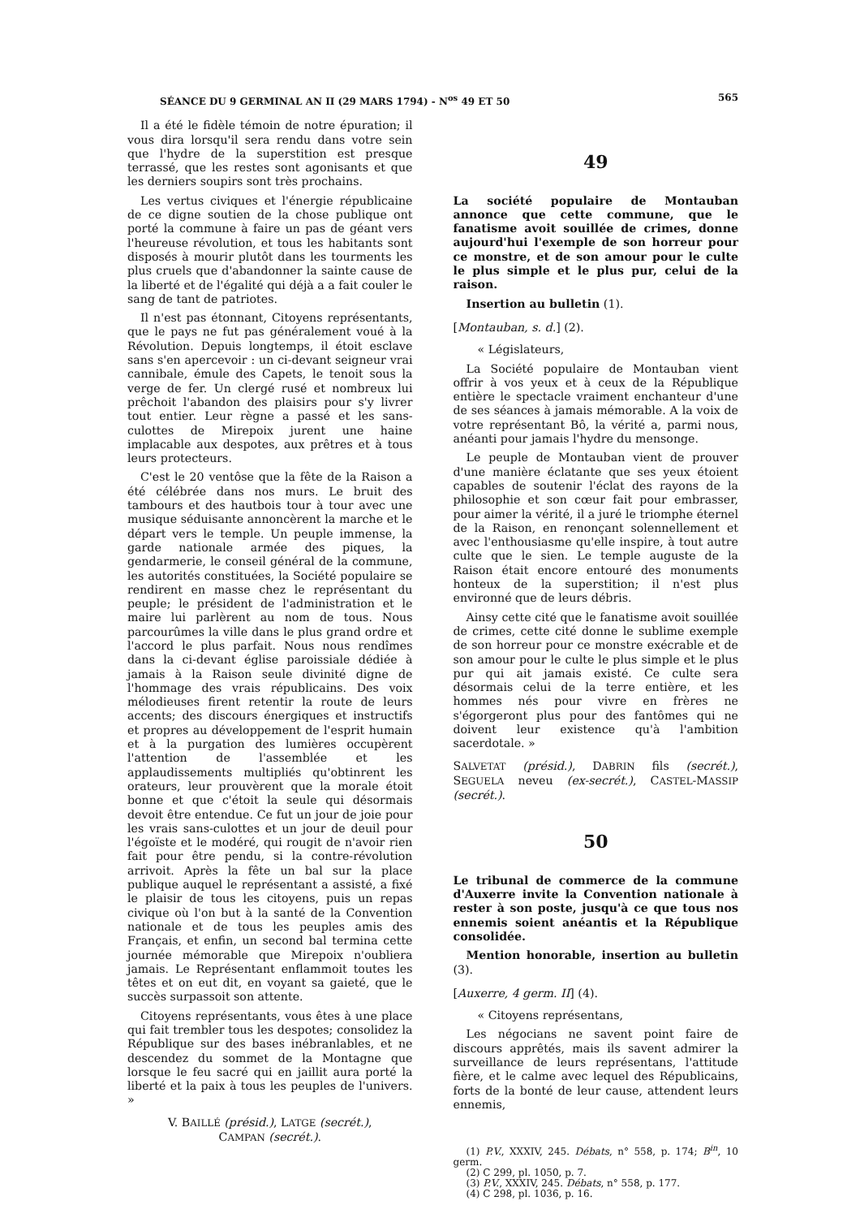SÉANCE DU 9 GERMINAL AN II (29 MARS 1794) - N<sup>os</sup> 49 ET 50 565
Il a été le fidèle témoin de notre épuration; il vous dira lorsqu'il sera rendu dans votre sein que l'hydre de la superstition est presque terrassé, que les restes sont agonisants et que les derniers soupirs sont très prochains.
Les vertus civiques et l'énergie républicaine de ce digne soutien de la chose publique ont porté la commune à faire un pas de géant vers l'heureuse révolution, et tous les habitants sont disposés à mourir plutôt dans les tourments les plus cruels que d'abandonner la sainte cause de la liberté et de l'égalité qui déjà a a fait couler le sang de tant de patriotes.
Il n'est pas étonnant, Citoyens représentants, que le pays ne fut pas généralement voué à la Révolution. Depuis longtemps, il étoit esclave sans s'en apercevoir : un ci-devant seigneur vrai cannibale, émule des Capets, le tenoit sous la verge de fer. Un clergé rusé et nombreux lui prêchoit l'abandon des plaisirs pour s'y livrer tout entier. Leur règne a passé et les sans-culottes de Mirepoix jurent une haine implacable aux despotes, aux prêtres et à tous leurs protecteurs.
C'est le 20 ventôse que la fête de la Raison a été célébrée dans nos murs. Le bruit des tambours et des hautbois tour à tour avec une musique séduisante annoncèrent la marche et le départ vers le temple. Un peuple immense, la garde nationale armée des piques, la gendarmerie, le conseil général de la commune, les autorités constituées, la Société populaire se rendirent en masse chez le représentant du peuple; le président de l'administration et le maire lui parlèrent au nom de tous. Nous parcourûmes la ville dans le plus grand ordre et l'accord le plus parfait. Nous nous rendîmes dans la ci-devant église paroissiale dédiée à jamais à la Raison seule divinité digne de l'hommage des vrais républicains. Des voix mélodieuses firent retentir la route de leurs accents; des discours énergiques et instructifs et propres au développement de l'esprit humain et à la purgation des lumières occupèrent l'attention de l'assemblée et les applaudissements multipliés qu'obtinrent les orateurs, leur prouvèrent que la morale étoit bonne et que c'étoit la seule qui désormais devoit être entendue. Ce fut un jour de joie pour les vrais sans-culottes et un jour de deuil pour l'égoïste et le modéré, qui rougit de n'avoir rien fait pour être pendu, si la contre-révolution arrivoit. Après la fête un bal sur la place publique auquel le représentant a assisté, a fixé le plaisir de tous les citoyens, puis un repas civique où l'on but à la santé de la Convention nationale et de tous les peuples amis des Français, et enfin, un second bal termina cette journée mémorable que Mirepoix n'oubliera jamais. Le Représentant enflammoit toutes les têtes et on eut dit, en voyant sa gaieté, que le succès surpassoit son attente.
Citoyens représentants, vous êtes à une place qui fait trembler tous les despotes; consolidez la République sur des bases inébranlables, et ne descendez du sommet de la Montagne que lorsque le feu sacré qui en jaillit aura porté la liberté et la paix à tous les peuples de l'univers. »
V. BAILLÉ (présid.), LATGE (secrét.),
CAMPAN (secrét.).
49
La société populaire de Montauban annonce que cette commune, que le fanatisme avoit souillée de crimes, donne aujourd'hui l'exemple de son horreur pour ce monstre, et de son amour pour le culte le plus simple et le plus pur, celui de la raison.
Insertion au bulletin (1).
[Montauban, s. d.] (2).
« Législateurs,
La Société populaire de Montauban vient offrir à vos yeux et à ceux de la République entière le spectacle vraiment enchanteur d'une de ses séances à jamais mémorable. A la voix de votre représentant Bô, la vérité a, parmi nous, anéanti pour jamais l'hydre du mensonge.
Le peuple de Montauban vient de prouver d'une manière éclatante que ses yeux étoient capables de soutenir l'éclat des rayons de la philosophie et son cœur fait pour embrasser, pour aimer la vérité, il a juré le triomphe éternel de la Raison, en renonçant solennellement et avec l'enthousiasme qu'elle inspire, à tout autre culte que le sien. Le temple auguste de la Raison était encore entouré des monuments honteux de la superstition; il n'est plus environné que de leurs débris.
Ainsy cette cité que le fanatisme avoit souillée de crimes, cette cité donne le sublime exemple de son horreur pour ce monstre exécrable et de son amour pour le culte le plus simple et le plus pur qui ait jamais existé. Ce culte sera désormais celui de la terre entière, et les hommes nés pour vivre en frères ne s'égorgeront plus pour des fantômes qui ne doivent leur existence qu'à l'ambition sacerdotale. »
SALVETAT (présid.), DABRIN fils (secrét.), SEGUELA neveu (ex-secrét.), CASTEL-MASSIP (secrét.).
50
Le tribunal de commerce de la commune d'Auxerre invite la Convention nationale à rester à son poste, jusqu'à ce que tous nos ennemis soient anéantis et la République consolidée.
Mention honorable, insertion au bulletin (3).
[Auxerre, 4 germ. II] (4).
« Citoyens représentans,
Les négocians ne savent point faire de discours apprêtés, mais ils savent admirer la surveillance de leurs représentans, l'attitude fière, et le calme avec lequel des Républicains, forts de la bonté de leur cause, attendent leurs ennemis,
(1) P.V., XXXIV, 245. Débats, n° 558, p. 174; B<sup>in</sup>, 10 germ.
(2) C 299, pl. 1050, p. 7.
(3) P.V., XXXIV, 245. Débats, n° 558, p. 177.
(4) C 298, pl. 1036, p. 16.